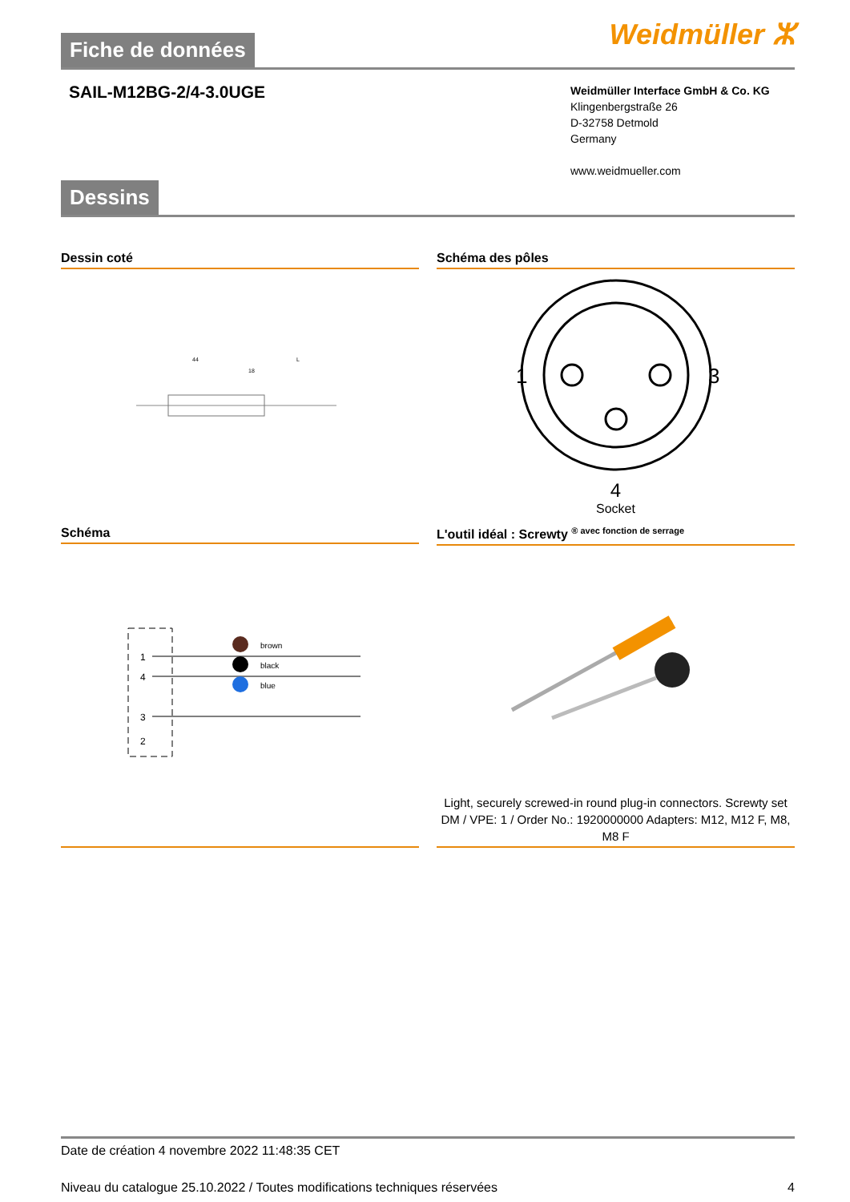Fiche de données
Weidmüller ⵣ
SAIL-M12BG-2/4-3.0UGE
Weidmüller Interface GmbH & Co. KG
Klingenbergstraße 26
D-32758 Detmold
Germany
www.weidmueller.com
Dessins
Dessin coté
44
18
L
Schéma des pôles
1
3
4
Socket
Schéma
1
4
3
2
brown
black
blue
L'outil idéal : Screwty <sup>® avec fonction de serrage</sup>
Light, securely screwed-in round plug-in connectors. Screwty set DM / VPE: 1 / Order No.: 1920000000 Adapters: M12, M12 F, M8, M8 F
Date de création 4 novembre 2022 11:48:35 CET
Niveau du catalogue 25.10.2022 / Toutes modifications techniques réservées 4